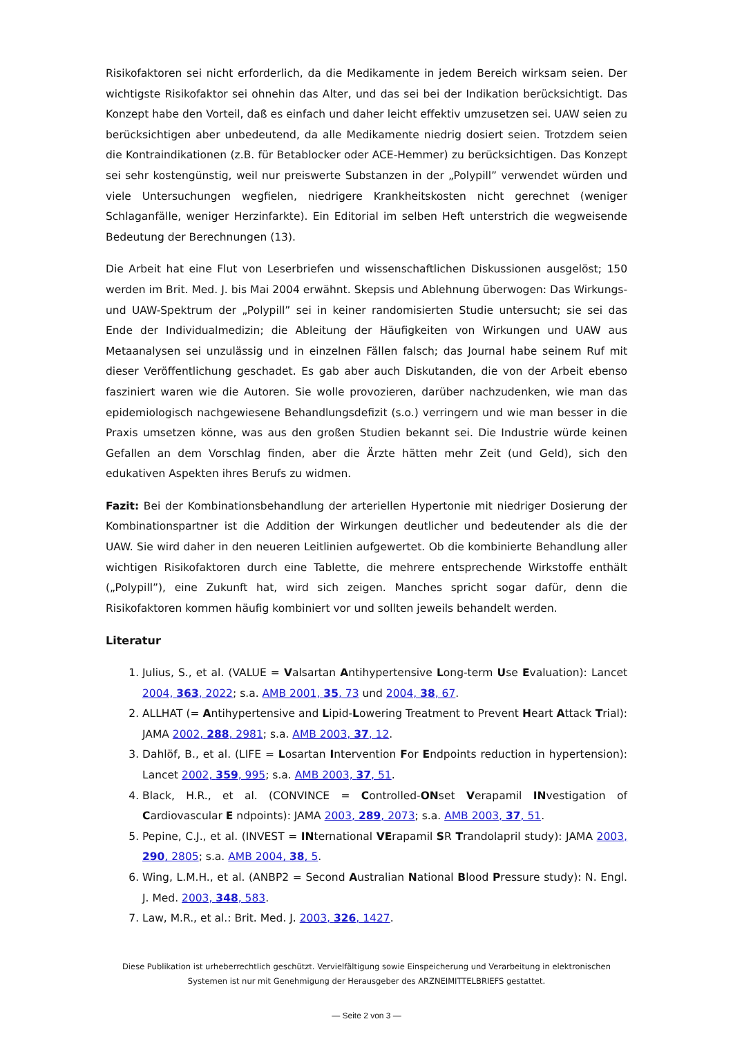Risikofaktoren sei nicht erforderlich, da die Medikamente in jedem Bereich wirksam seien. Der wichtigste Risikofaktor sei ohnehin das Alter, und das sei bei der Indikation berücksichtigt. Das Konzept habe den Vorteil, daß es einfach und daher leicht effektiv umzusetzen sei. UAW seien zu berücksichtigen aber unbedeutend, da alle Medikamente niedrig dosiert seien. Trotzdem seien die Kontraindikationen (z.B. für Betablocker oder ACE-Hemmer) zu berücksichtigen. Das Konzept sei sehr kostengünstig, weil nur preiswerte Substanzen in der „Polypill” verwendet würden und viele Untersuchungen wegfielen, niedrigere Krankheitskosten nicht gerechnet (weniger Schlaganfälle, weniger Herzinfarkte). Ein Editorial im selben Heft unterstrich die wegweisende Bedeutung der Berechnungen (13).
Die Arbeit hat eine Flut von Leserbriefen und wissenschaftlichen Diskussionen ausgelöst; 150 werden im Brit. Med. J. bis Mai 2004 erwähnt. Skepsis und Ablehnung überwogen: Das Wirkungs- und UAW-Spektrum der „Polypill” sei in keiner randomisierten Studie untersucht; sie sei das Ende der Individualmedizin; die Ableitung der Häufigkeiten von Wirkungen und UAW aus Metaanalysen sei unzulässig und in einzelnen Fällen falsch; das Journal habe seinem Ruf mit dieser Veröffentlichung geschadet. Es gab aber auch Diskutanden, die von der Arbeit ebenso fasziniert waren wie die Autoren. Sie wolle provozieren, darüber nachzudenken, wie man das epidemiologisch nachgewiesene Behandlungsdefizit (s.o.) verringern und wie man besser in die Praxis umsetzen könne, was aus den großen Studien bekannt sei. Die Industrie würde keinen Gefallen an dem Vorschlag finden, aber die Ärzte hätten mehr Zeit (und Geld), sich den edukativen Aspekten ihres Berufs zu widmen.
Fazit: Bei der Kombinationsbehandlung der arteriellen Hypertonie mit niedriger Dosierung der Kombinationspartner ist die Addition der Wirkungen deutlicher und bedeutender als die der UAW. Sie wird daher in den neueren Leitlinien aufgewertet. Ob die kombinierte Behandlung aller wichtigen Risikofaktoren durch eine Tablette, die mehrere entsprechende Wirkstoffe enthält („Polypill”), eine Zukunft hat, wird sich zeigen. Manches spricht sogar dafür, denn die Risikofaktoren kommen häufig kombiniert vor und sollten jeweils behandelt werden.
Literatur
1. Julius, S., et al. (VALUE = Valsartan Antihypertensive Long-term Use Evaluation): Lancet 2004, 363, 2022; s.a. AMB 2001, 35, 73 und 2004, 38, 67.
2. ALLHAT (= Antihypertensive and Lipid-Lowering Treatment to Prevent Heart Attack Trial): JAMA 2002, 288, 2981; s.a. AMB 2003, 37, 12.
3. Dahlöf, B., et al. (LIFE = Losartan Intervention For Endpoints reduction in hypertension): Lancet 2002, 359, 995; s.a. AMB 2003, 37, 51.
4. Black, H.R., et al. (CONVINCE = Controlled-ONset Verapamil INvestigation of Cardiovascular E ndpoints): JAMA 2003, 289, 2073; s.a. AMB 2003, 37, 51.
5. Pepine, C.J., et al. (INVEST = INternational VErapamil SR Trandolapril study): JAMA 2003, 290, 2805; s.a. AMB 2004, 38, 5.
6. Wing, L.M.H., et al. (ANBP2 = Second Australian National Blood Pressure study): N. Engl. J. Med. 2003, 348, 583.
7. Law, M.R., et al.: Brit. Med. J. 2003, 326, 1427.
Diese Publikation ist urheberrechtlich geschützt. Vervielfältigung sowie Einspeicherung und Verarbeitung in elektronischen Systemen ist nur mit Genehmigung der Herausgeber des ARZNEIMITTELBRIEFS gestattet.
— Seite 2 von 3 —